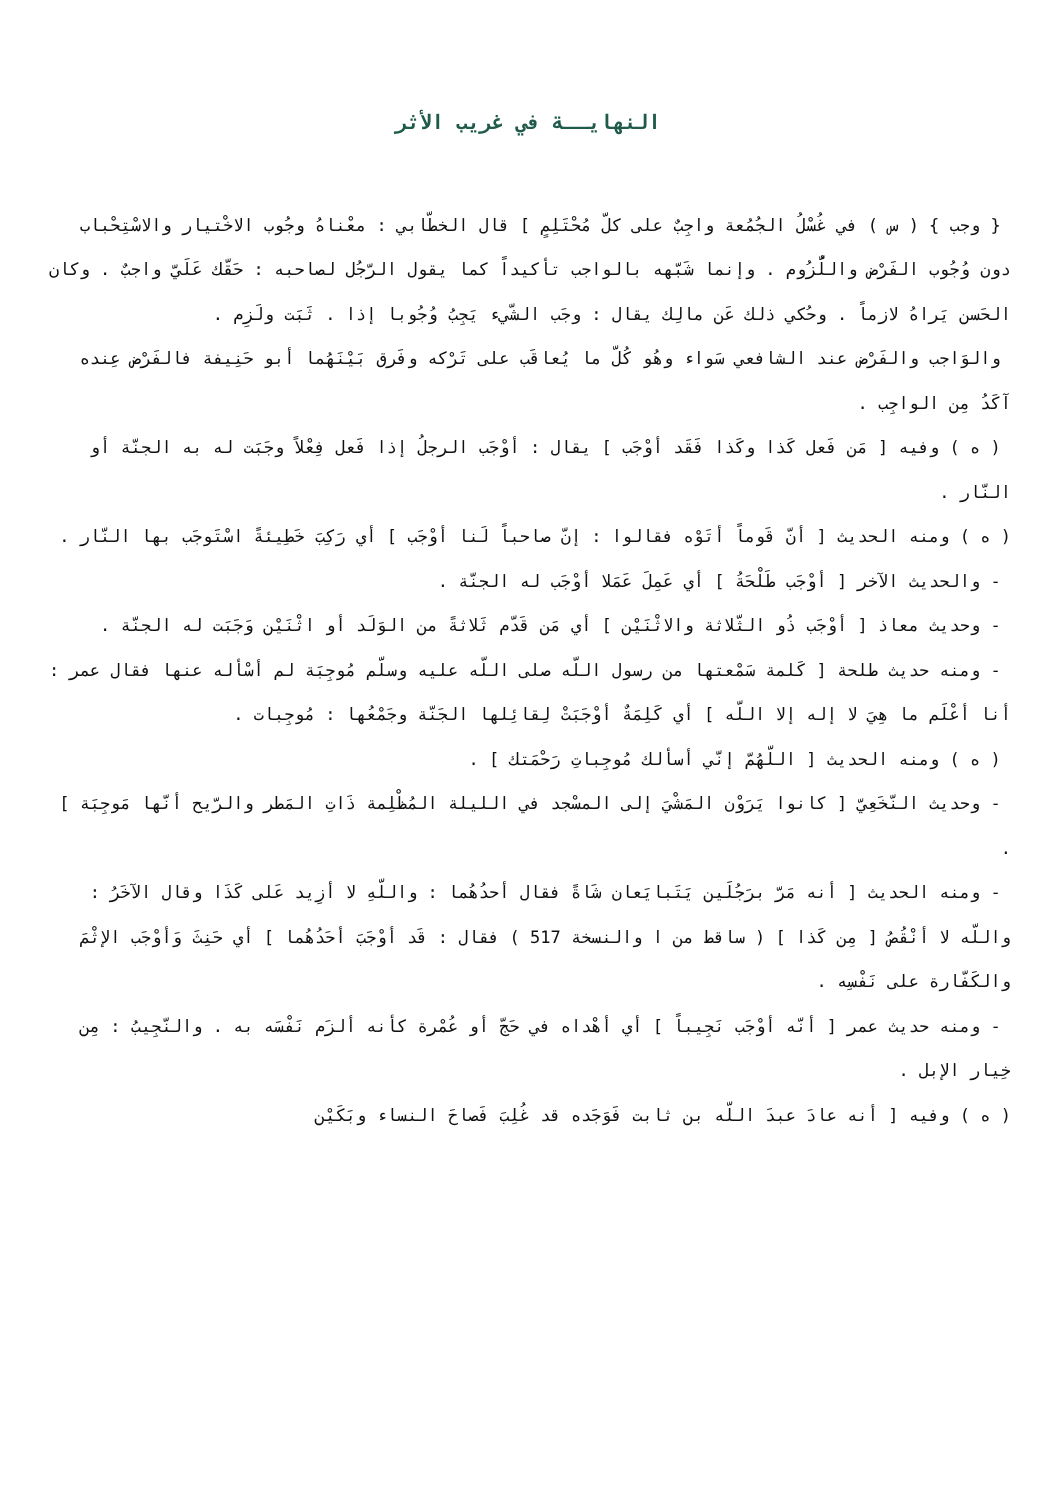النهايــة في غريب الأثر
{ وجب } ( س ) في غُسْلُ الجُمُعة واجِبٌ على كلّ مُحْتَلِمٍ ] قال الخطّابي : معْناهُ وجُوب الاخْتيار والاسْتِحْباب دون وُجُوب الفَرْض واللُّزُوم . وإنما شَبّهه بالواجب تأكيداً كما يقول الرّجُل لصاحبه : حَقّك عَلَيّ واجبٌ . وكان الحَسن يَراهُ لازماً . وحُكي ذلك عَن مالِك يقال : وجَب الشّيء يَجِبُ وُجُوبا إذا . ثَبَت ولَزِم .
والوَاجب والفَرْض عند الشافعي سَواء وهُو كُلّ ما يُعاقَب على تَرْكه وفَرق بَيْنَهُما أبو حَنِيفة فالفَرْض عِنده آكَدُ مِن الواجِب .
( ه ) وفيه [ مَن فَعل كَذا وكَذا فَقَد أوْجَب ] يقال : أوْجَب الرجلُ إذا فَعل فِعْلاً وجَبَت له به الجنّة أو النّار .
( ه ) ومنه الحديث [ أنّ قَوماً أتَوْه فقالوا : إنّ صاحباً لَنا أوْجَب ] أي رَكِبَ خَطِيئةً اسْتَوجَب بها النّار .
- والحديث الآخر [ أوْجَب طَلْحَةُ ] أي عَمِلَ عَمَلا أوْجَب له الجنّة .
- وحديث معاذ [ أوْجَب ذُو الثّلاثة والاثْنَيْن ] أي مَن قَدّم ثَلاثةً من الوَلَد أو اثْنَيْن وَجَبَت له الجنّة .
- ومنه حديث طلحة [ كَلمة سَمْعتها من رسول اللّه صلى اللّه عليه وسلّم مُوجِبَة لم أسْأله عنها فقال عمر : أنا أعْلَم ما هِيَ لا إله إلا اللّه ] أي كَلِمَةٌ أوْجَبَتْ لِقائِلها الجَنّة وجَمْعُها : مُوجِبات .
( ه ) ومنه الحديث [ اللّهُمّ إنّي أسألك مُوجِباتِ رَحْمَتك ] .
- وحديث النّخَعِيّ [ كانوا يَرَوْن المَشْيَ إلى المسْجد في الليلة المُظْلِمة ذَاتِ المَطر والرّيح أنّها مَوجِبَة ] .
- ومنه الحديث [ أنه مَرّ برَجُلَين يَتَبايَعان شَاةً فقال أحدُهُما : واللّهِ لا أزِيد عَلى كَذَا وقال الآخَرُ : واللّه لا أنْقُصُ [ مِن كَذا ] ( ساقط من ا والنسخة 517 ) فقال : قَد أوْجَبَ أحَدُهُما ] أي حَنِثَ وَأوْجَب الإثْمَ والكَفّارة على نَفْسِه .
- ومنه حديث عمر [ أنّه أوْجَب نَجِيباً ] أي أهْداه في حَجّ أو عُمْرة كأنه ألزَم نَفْسَه به . والنّجِيبُ : مِن خِيار الإبل .
( ه ) وفيه [ أنه عادَ عبدَ اللّه بن ثابت فَوَجَده قد غُلِبَ فَصاحَ النساء وبَكَيْن